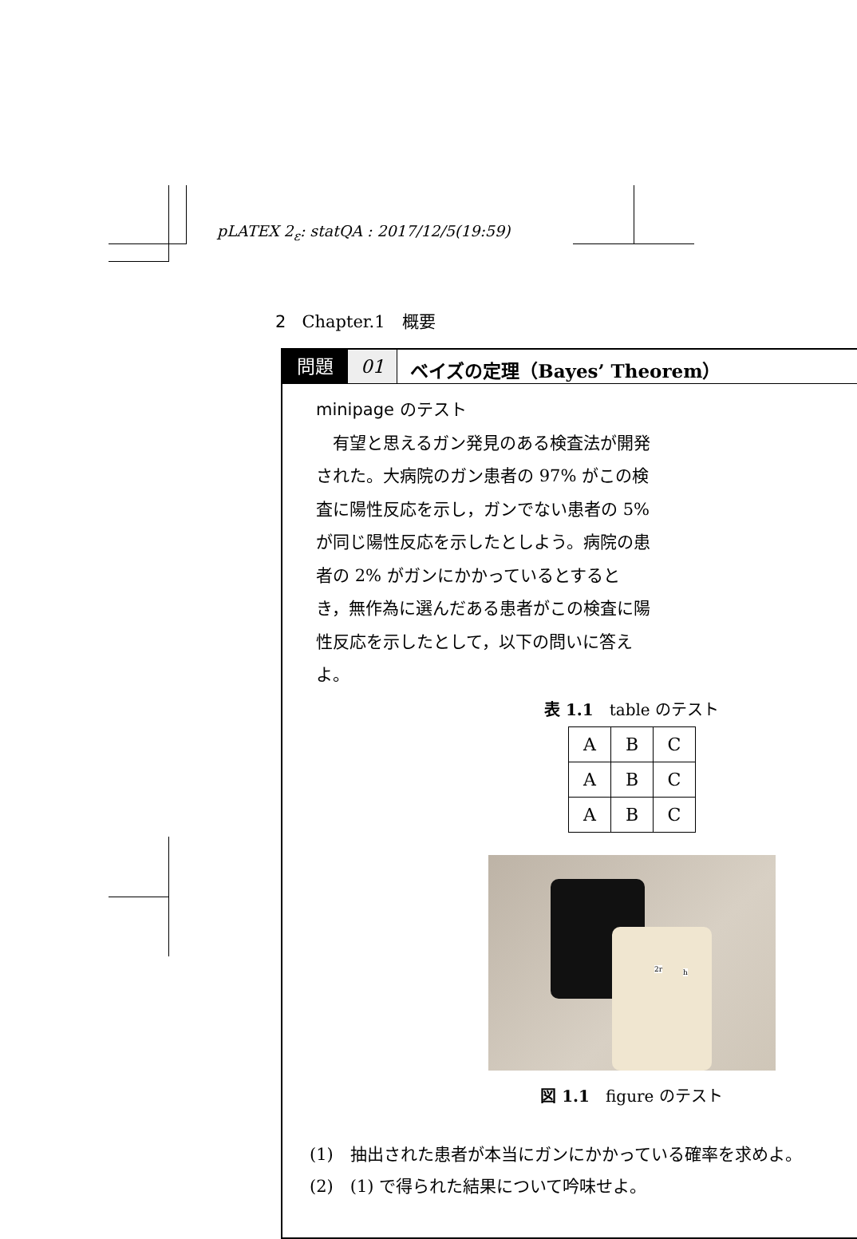pLATEX 2<sub>ε</sub>: statQA : 2017/12/5(19:59)
2 Chapter.1　概要
問題 01 ベイズの定理（Bayes’ Theorem）
minipage のテスト
　有望と思えるガン発見のある検査法が開発された。大病院のガン患者の 97% がこの検査に陽性反応を示し，ガンでない患者の 5% が同じ陽性反応を示したとしよう。病院の患者の 2% がガンにかかっているとするとき，無作為に選んだある患者がこの検査に陽性反応を示したとして，以下の問いに答えよ。
表 1.1　table のテスト
| A | B | C |
| A | B | C |
| A | B | C |
2r h
図 1.1　figure のテスト
(1)　抽出された患者が本当にガンにかかっている確率を求めよ。
(2)　(1) で得られた結果について吟味せよ。